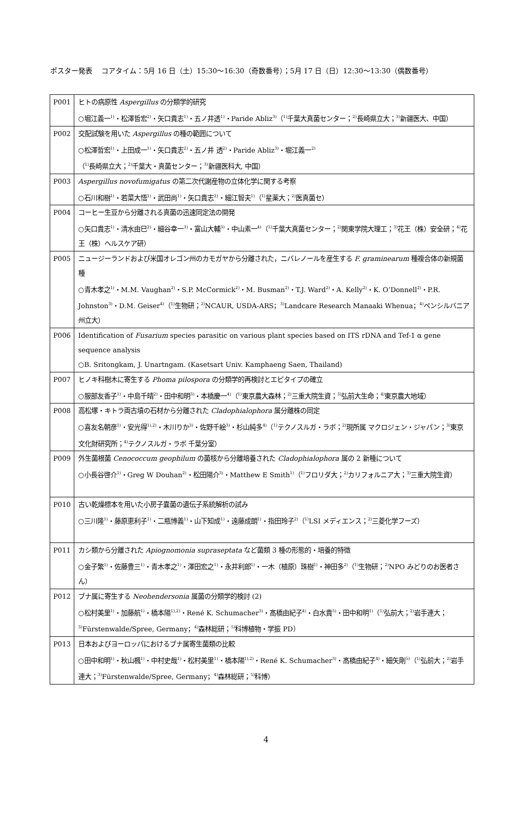ポスター発表　 コアタイム：5月 16 日（土）15:30〜16:30（奇数番号）；5月 17 日（日）12:30〜13:30（偶数番号）
| P001 | ヒトの病原性 Aspergillus の分類学的研究 ○堀江義一<sup>1)</sup>・松澤哲宏<sup>2)</sup>・矢口貴志<sup>1)</sup>・五ノ井透<sup>1)</sup>・Paride Abliz<sup>3)</sup>（<sup>1)</sup>千葉大真菌センター；<sup>2)</sup>長崎県立大；<sup>3)</sup>新疆医大、中国） |
| P002 | 交配試験を用いた Aspergillus の種の範囲について ○松澤哲宏<sup>1)</sup>・上田成一<sup>1)</sup>・矢口貴志<sup>2)</sup>・五ノ井 透<sup>2)</sup>・Paride Abliz<sup>3)</sup>・堀江義一<sup>2)</sup> （<sup>1)</sup>長崎県立大；<sup>2)</sup>千葉大・真菌センター；<sup>3)</sup>新疆医科大, 中国） |
| P003 | Aspergillus novofumigatus の第二次代謝産物の立体化学に関する考察 ○石川和樹<sup>1)</sup>・若菜大悟<sup>1)</sup>・武田尚<sup>1)</sup>・矢口貴志<sup>2)</sup>・細江智夫<sup>1)</sup>（<sup>1)</sup>星薬大；<sup>2)</sup>医真菌セ） |
| P004 | コーヒー生豆から分離される真菌の迅速同定法の開発 ○矢口貴志<sup>1)</sup>・清水由巳<sup>2)</sup>・細谷幸一<sup>3)</sup>・富山大輔<sup>3)</sup>・中山素一<sup>4)</sup>（<sup>1)</sup>千葉大真菌センター；<sup>2)</sup>関東学院大理工；<sup>3)</sup>花王（株）安全研；<sup>4)</sup>花王（株）ヘルスケア研） |
| P005 | ニュージーランドおよび米国オレゴン州のカモガヤから分離された，ニバレノールを産生する F. graminearum 種複合体の新規菌種 ○青木孝之<sup>1)</sup>・M.M. Vaughan<sup>2)</sup>・S.P. McCormick<sup>2)</sup>・M. Busman<sup>2)</sup>・T.J. Ward<sup>2)</sup>・A. Kelly<sup>2)</sup>・K. O’Donnell<sup>2)</sup>・P.R. Johnston<sup>3)</sup>・D.M. Geiser<sup>4)</sup>（<sup>1)</sup>生物研；<sup>2)</sup>NCAUR, USDA-ARS；<sup>3)</sup>Landcare Research Manaaki Whenua；<sup>4)</sup>ペンシルバニア州立大） |
| P006 | Identification of Fusarium species parasitic on various plant species based on ITS rDNA and Tef-1 α gene sequence analysis ○B. Sritongkam, J. Unartngam. (Kasetsart Univ. Kamphaeng Saen, Thailand) |
| P007 | ヒノキ科樹木に寄生する Phoma pilospora の分類学的再検討とエピタイプの確立 ○服部友香子<sup>1)</sup>・中島千晴<sup>2)</sup>・田中和明<sup>3)</sup>・本橋慶一<sup>4)</sup>（<sup>1)</sup>東京農大森林；<sup>2)</sup>三重大院生資；<sup>3)</sup>弘前大生命；<sup>4)</sup>東京農大地域） |
| P008 | 高松塚・キトラ両古墳の石材から分離された Cladophialophora 属分離株の同定 ○喜友名朝彦<sup>1)</sup>・安光得<sup>1),2)</sup>・木川りか<sup>3)</sup>・佐野千絵<sup>3)</sup>・杉山純多<sup>4)</sup>（<sup>1)</sup>テクノスルガ・ラボ；<sup>2)</sup>現所属 マクロジェン・ジャパン；<sup>3)</sup>東京文化財研究所；<sup>4)</sup>テクノスルガ・ラボ 千葉分室） |
| P009 | 外生菌根菌 Cenococcum geophilum の菌核から分離培養された Cladophialophora 属の 2 新種について ○小長谷啓介<sup>1)</sup>・Greg W Douhan<sup>2)</sup>・松田陽介<sup>3)</sup>・Matthew E Smith<sup>1)</sup>（<sup>1)</sup>フロリダ大；<sup>2)</sup>カリフォルニア大；<sup>3)</sup>三重大院生資） |
| P010 | 古い乾燥標本を用いた小房子嚢菌の遺伝子系統解析の試み ○三川隆<sup>1)</sup>・藤原恵利子<sup>1)</sup>・二瓶博義<sup>1)</sup>・山下知成<sup>1)</sup>・遠藤成朗<sup>1)</sup>・指田玲子<sup>2)</sup>（<sup>1)</sup>LSI メディエンス；<sup>2)</sup>三菱化学フーズ） |
| P011 | カシ類から分離された Apiognomonia supraseptata など菌類 3 種の形態的・培養的特徴 ○金子繁<sup>1)</sup>・佐藤豊三<sup>1)</sup>・青木孝之<sup>1)</sup>・澤田宏之<sup>1)</sup>・永井利郎<sup>1)</sup>・一木（植原）珠樹<sup>1)</sup>・神田多<sup>2)</sup>（<sup>1)</sup>生物研；<sup>2)</sup>NPO みどりのお医者さん） |
| P012 | ブナ属に寄生する Neohendersonia 属菌の分類学的検討 (2) ○松村美里<sup>1)</sup>・加藤航<sup>1)</sup>・橋本陽<sup>1),2)</sup>・René K. Schumacher<sup>3)</sup>・髙橋由紀子<sup>4)</sup>・白水貴<sup>5)</sup>・田中和明<sup>1)</sup>（<sup>1)</sup>弘前大；<sup>2)</sup>岩手連大；<sup>3)</sup>Fürstenwalde/Spree, Germany；<sup>4)</sup>森林総研；<sup>5)</sup>科博植物・学振 PD） |
| P013 | 日本およびヨーロッパにおけるブナ属寄生菌類の比較 ○田中和明<sup>1)</sup>・秋山楓<sup>1)</sup>・中村史哉<sup>1)</sup>・松村美里<sup>1)</sup>・橋本陽<sup>1),2)</sup>・René K. Schumacher<sup>3)</sup>・髙橋由紀子<sup>4)</sup>・細矢剛<sup>5)</sup>（<sup>1)</sup>弘前大；<sup>2)</sup>岩手連大；<sup>3)</sup>Fürstenwalde/Spree, Germany；<sup>4)</sup>森林総研；<sup>5)</sup>科博） |
4